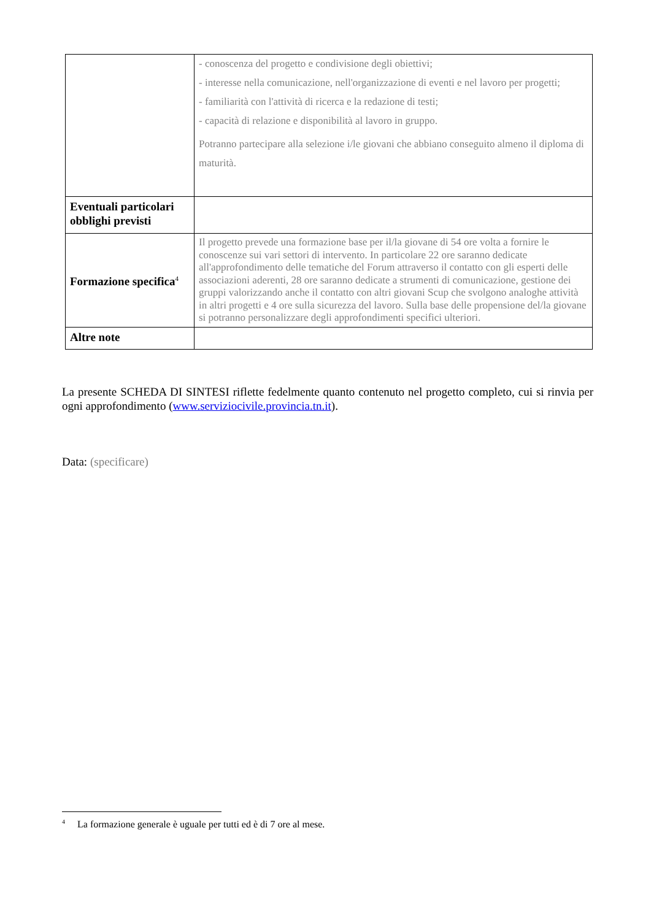| | - conoscenza del progetto e condivisione degli obiettivi; - interesse nella comunicazione, nell'organizzazione di eventi e nel lavoro per progetti; - familiarità con l'attività di ricerca e la redazione di testi; - capacità di relazione e disponibilità al lavoro in gruppo. Potranno partecipare alla selezione i/le giovani che abbiano conseguito almeno il diploma di maturità. |
| Eventuali particolari obblighi previsti | |
| Formazione specifica<sup>4</sup> | Il progetto prevede una formazione base per il/la giovane di 54 ore volta a fornire le conoscenze sui vari settori di intervento. In particolare 22 ore saranno dedicate all'approfondimento delle tematiche del Forum attraverso il contatto con gli esperti delle associazioni aderenti, 28 ore saranno dedicate a strumenti di comunicazione, gestione dei gruppi valorizzando anche il contatto con altri giovani Scup che svolgono analoghe attività in altri progetti e 4 ore sulla sicurezza del lavoro. Sulla base delle propensione del/la giovane si potranno personalizzare degli approfondimenti specifici ulteriori. |
| Altre note | |
La presente SCHEDA DI SINTESI riflette fedelmente quanto contenuto nel progetto completo, cui si rinvia per ogni approfondimento (www.serviziocivile.provincia.tn.it).
Data: (specificare)
<sup>4</sup> La formazione generale è uguale per tutti ed è di 7 ore al mese.